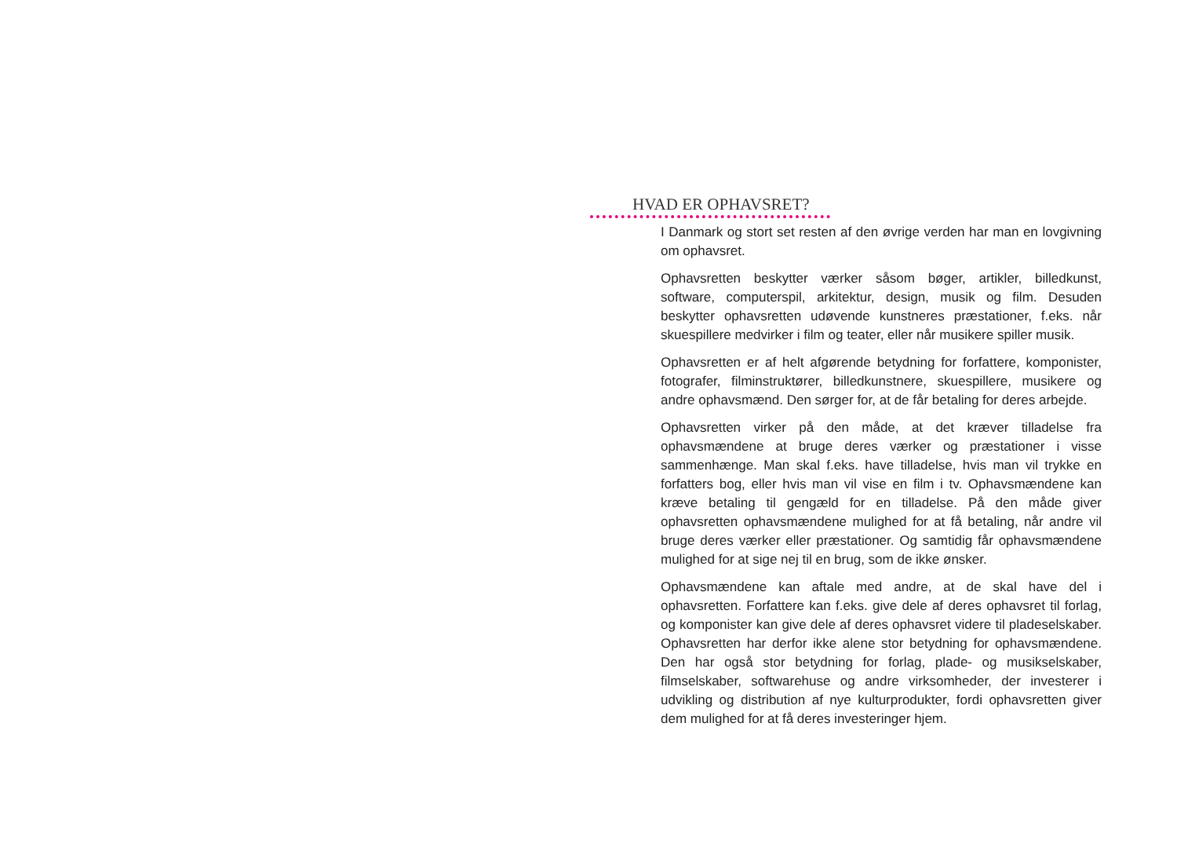HVAD ER OPHAVSRET?
I Danmark og stort set resten af den øvrige verden har man en lovgivning om ophavsret.
Ophavsretten beskytter værker såsom bøger, artikler, billedkunst, software, computerspil, arkitektur, design, musik og film. Desuden beskytter ophavsretten udøvende kunstneres præstationer, f.eks. når skuespillere medvirker i film og teater, eller når musikere spiller musik.
Ophavsretten er af helt afgørende betydning for forfattere, komponister, fotografer, filminstruktører, billedkunstnere, skuespillere, musikere og andre ophavsmænd. Den sørger for, at de får betaling for deres arbejde.
Ophavsretten virker på den måde, at det kræver tilladelse fra ophavsmændene at bruge deres værker og præstationer i visse sammenhænge. Man skal f.eks. have tilladelse, hvis man vil trykke en forfatters bog, eller hvis man vil vise en film i tv. Ophavsmændene kan kræve betaling til gengæld for en tilladelse. På den måde giver ophavsretten ophavsmændene mulighed for at få betaling, når andre vil bruge deres værker eller præstationer. Og samtidig får ophavsmændene mulighed for at sige nej til en brug, som de ikke ønsker.
Ophavsmændene kan aftale med andre, at de skal have del i ophavsretten. Forfattere kan f.eks. give dele af deres ophavsret til forlag, og komponister kan give dele af deres ophavsret videre til pladeselskaber. Ophavsretten har derfor ikke alene stor betydning for ophavsmændene. Den har også stor betydning for forlag, plade- og musikselskaber, filmselskaber, softwarehuse og andre virksomheder, der investerer i udvikling og distribution af nye kulturprodukter, fordi ophavsretten giver dem mulighed for at få deres investeringer hjem.